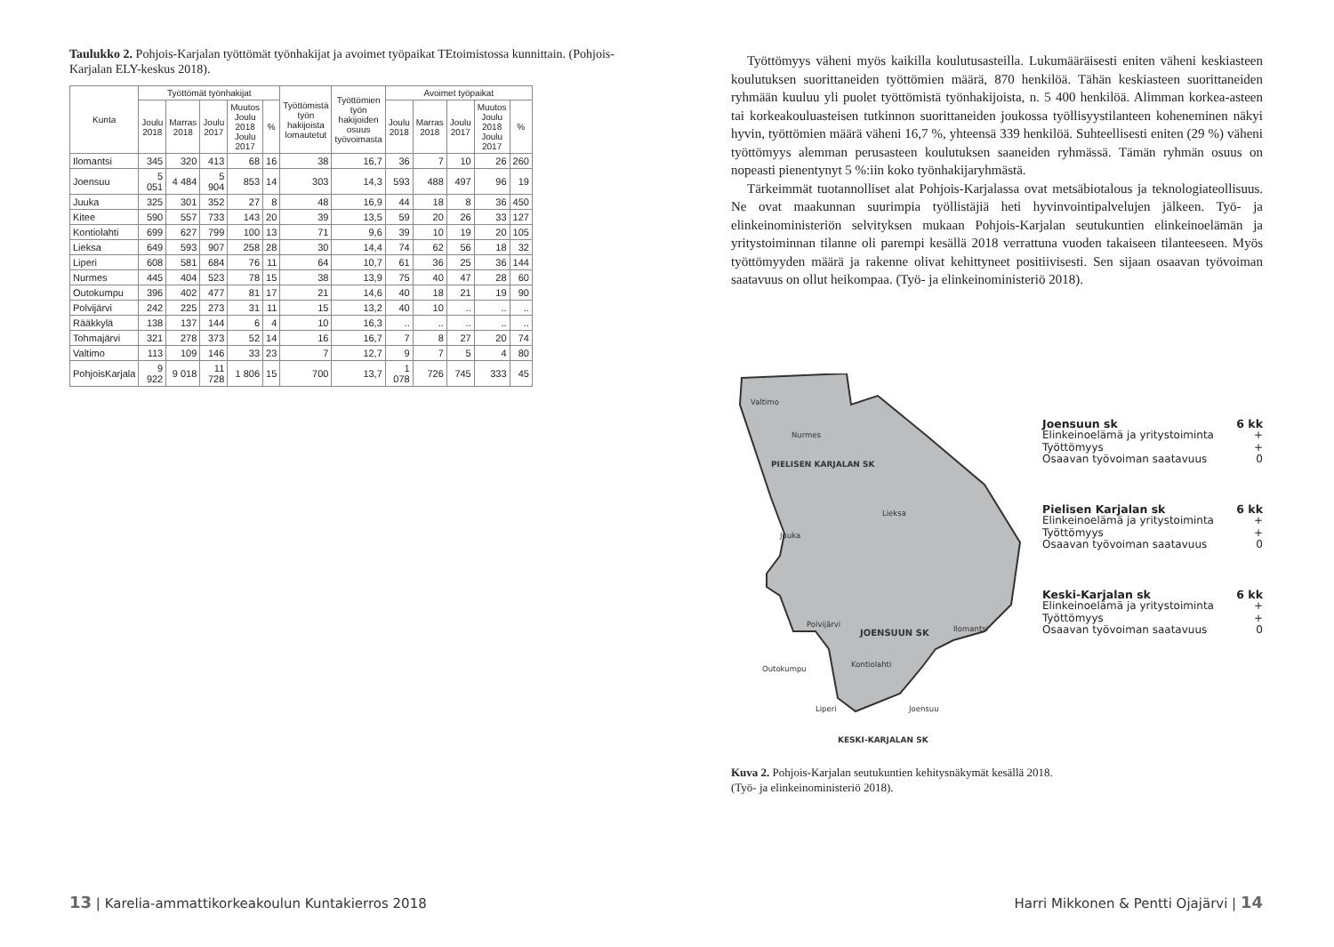Taulukko 2. Pohjois-Karjalan työttömät työnhakijat ja avoimet työpaikat TEtoimistossa kunnittain. (Pohjois-Karjalan ELY-keskus 2018).
| Kunta | Työttömät työnhakijat | | | | | Työttömistä työn hakijoista lomautetut | Työttömien työn hakijoiden osuus työvoimasta | Avoimet työpaikat | | | | |
| --- | --- | --- | --- | --- | --- | --- | --- | --- | --- | --- | --- | --- |
| | Joulu 2018 | Marras 2018 | Joulu 2017 | Muutos Joulu 2018 Joulu 2017 | % | | | Joulu 2018 | Marras 2018 | Joulu 2017 | Muutos Joulu 2018 Joulu 2017 | % |
| Ilomantsi | 345 | 320 | 413 | 68 | 16 | 38 | 16,7 | 36 | 7 | 10 | 26 | 260 |
| Joensuu | 5 051 | 4 484 | 5 904 | 853 | 14 | 303 | 14,3 | 593 | 488 | 497 | 96 | 19 |
| Juuka | 325 | 301 | 352 | 27 | 8 | 48 | 16,9 | 44 | 18 | 8 | 36 | 450 |
| Kitee | 590 | 557 | 733 | 143 | 20 | 39 | 13,5 | 59 | 20 | 26 | 33 | 127 |
| Kontiolahti | 699 | 627 | 799 | 100 | 13 | 71 | 9,6 | 39 | 10 | 19 | 20 | 105 |
| Lieksa | 649 | 593 | 907 | 258 | 28 | 30 | 14,4 | 74 | 62 | 56 | 18 | 32 |
| Liperi | 608 | 581 | 684 | 76 | 11 | 64 | 10,7 | 61 | 36 | 25 | 36 | 144 |
| Nurmes | 445 | 404 | 523 | 78 | 15 | 38 | 13,9 | 75 | 40 | 47 | 28 | 60 |
| Outokumpu | 396 | 402 | 477 | 81 | 17 | 21 | 14,6 | 40 | 18 | 21 | 19 | 90 |
| Polvijärvi | 242 | 225 | 273 | 31 | 11 | 15 | 13,2 | 40 | 10 | .. | .. | .. |
| Rääkkylä | 138 | 137 | 144 | 6 | 4 | 10 | 16,3 | .. | .. | .. | .. | .. |
| Tohmajärvi | 321 | 278 | 373 | 52 | 14 | 16 | 16,7 | 7 | 8 | 27 | 20 | 74 |
| Valtimo | 113 | 109 | 146 | 33 | 23 | 7 | 12,7 | 9 | 7 | 5 | 4 | 80 |
| PohjoisKarjala | 9 922 | 9 018 | 11 728 | 1 806 | 15 | 700 | 13,7 | 1 078 | 726 | 745 | 333 | 45 |
13 | Karelia-ammattikorkeakoulun Kuntakierros 2018
Työttömyys väheni myös kaikilla koulutusasteilla. Lukumääräisesti eniten väheni keskiasteen koulutuksen suorittaneiden työttömien määrä, 870 henkilöä. Tähän keskiasteen suorittaneiden ryhmään kuuluu yli puolet työttömistä työnhakijoista, n. 5 400 henkilöä. Alimman korkea-asteen tai korkeakouluasteisen tutkinnon suorittaneiden joukossa työllisyystilanteen koheneminen näkyi hyvin, työttömien määrä väheni 16,7 %, yhteensä 339 henkilöä. Suhteellisesti eniten (29 %) väheni työttömyys alemman perusasteen koulutuksen saaneiden ryhmässä. Tämän ryhmän osuus on nopeasti pienentynyt 5 %:iin koko työnhakijaryhmästä.
Tärkeimmät tuotannolliset alat Pohjois-Karjalassa ovat metsäbiotalous ja teknologiateollisuus. Ne ovat maakunnan suurimpia työllistäjiä heti hyvinvointipalvelujen jälkeen. Työ- ja elinkeinoministeriön selvityksen mukaan Pohjois-Karjalan seutukuntien elinkeinoelämän ja yritystoiminnan tilanne oli parempi kesällä 2018 verrattuna vuoden takaiseen tilanteeseen. Myös työttömyyden määrä ja rakenne olivat kehittyneet positiivisesti. Sen sijaan osaavan työvoiman saatavuus on ollut heikompaa. (Työ- ja elinkeinoministeriö 2018).
Valtimo
Nurmes
PIELISEN KARJALAN SK
Lieksa
Juuka
Polvijärvi
JOENSUUN SK
Ilomantsi
Outokumpu
Kontiolahti
Liperi
Joensuu
KESKI-KARJALAN SK
Joensuun sk 6 kk
Elinkeinoelämä ja yritystoiminta +
Työttömyys +
Osaavan työvoiman saatavuus 0
Pielisen Karjalan sk 6 kk
Elinkeinoelämä ja yritystoiminta +
Työttömyys +
Osaavan työvoiman saatavuus 0
Keski-Karjalan sk 6 kk
Elinkeinoelämä ja yritystoiminta +
Työttömyys +
Osaavan työvoiman saatavuus 0
Kuva 2. Pohjois-Karjalan seutukuntien kehitysnäkymät kesällä 2018.
(Työ- ja elinkeinoministeriö 2018).
Harri Mikkonen & Pentti Ojajärvi | 14